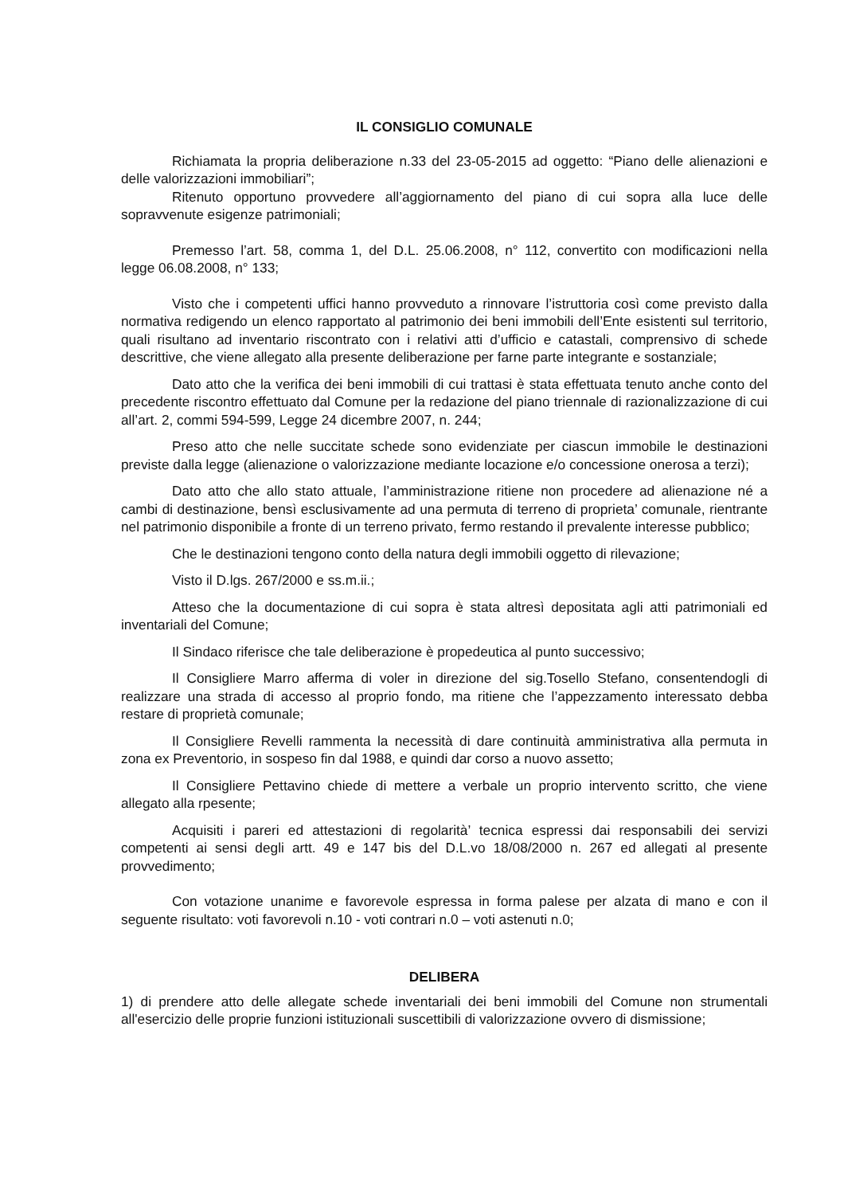IL CONSIGLIO COMUNALE
Richiamata la propria deliberazione n.33 del 23-05-2015 ad oggetto: “Piano delle alienazioni e delle valorizzazioni immobiliari”;
Ritenuto opportuno provvedere all’aggiornamento del piano di cui sopra alla luce delle sopravvenute esigenze patrimoniali;
Premesso l’art. 58, comma 1, del D.L. 25.06.2008, n° 112, convertito con modificazioni nella legge 06.08.2008, n° 133;
Visto che i competenti uffici hanno provveduto a rinnovare l’istruttoria così come previsto dalla normativa redigendo un elenco rapportato al patrimonio dei beni immobili dell’Ente esistenti sul territorio, quali risultano ad inventario riscontrato con i relativi atti d’ufficio e catastali, comprensivo di schede descrittive, che viene allegato alla presente deliberazione per farne parte integrante e sostanziale;
Dato atto che la verifica dei beni immobili di cui trattasi è stata effettuata tenuto anche conto del precedente riscontro effettuato dal Comune per la redazione del piano triennale di razionalizzazione di cui all’art. 2, commi 594-599, Legge 24 dicembre 2007, n. 244;
Preso atto che nelle succitate schede sono evidenziate per ciascun immobile le destinazioni previste dalla legge (alienazione o valorizzazione mediante locazione e/o concessione onerosa a terzi);
Dato atto che allo stato attuale, l’amministrazione ritiene non procedere ad alienazione né a cambi di destinazione, bensì esclusivamente ad una permuta di terreno di proprieta’ comunale, rientrante nel patrimonio disponibile a fronte di un terreno privato, fermo restando il prevalente interesse pubblico;
Che le destinazioni tengono conto della natura degli immobili oggetto di rilevazione;
Visto il D.lgs. 267/2000 e ss.m.ii.;
Atteso che la documentazione di cui sopra è stata altresì depositata agli atti patrimoniali ed inventariali del Comune;
Il Sindaco riferisce che tale deliberazione è propedeutica al punto successivo;
Il Consigliere Marro afferma di voler in direzione del sig.Tosello Stefano, consentendogli di realizzare una strada di accesso al proprio fondo, ma ritiene che l’appezzamento interessato debba restare di proprietà comunale;
Il Consigliere Revelli rammenta la necessità di dare continuità amministrativa alla permuta in zona ex Preventorio, in sospeso fin dal 1988, e quindi dar corso a nuovo assetto;
Il Consigliere Pettavino chiede di mettere a verbale un proprio intervento scritto, che viene allegato alla rpesente;
Acquisiti i pareri ed attestazioni di regolarità’ tecnica espressi dai responsabili dei servizi competenti ai sensi degli artt. 49 e 147 bis del D.L.vo 18/08/2000 n. 267 ed allegati al presente provvedimento;
Con votazione unanime e favorevole espressa in forma palese per alzata di mano e con il seguente risultato: voti favorevoli n.10 - voti contrari n.0 – voti astenuti n.0;
DELIBERA
1) di prendere atto delle allegate schede inventariali dei beni immobili del Comune non strumentali all'esercizio delle proprie funzioni istituzionali suscettibili di valorizzazione ovvero di dismissione;